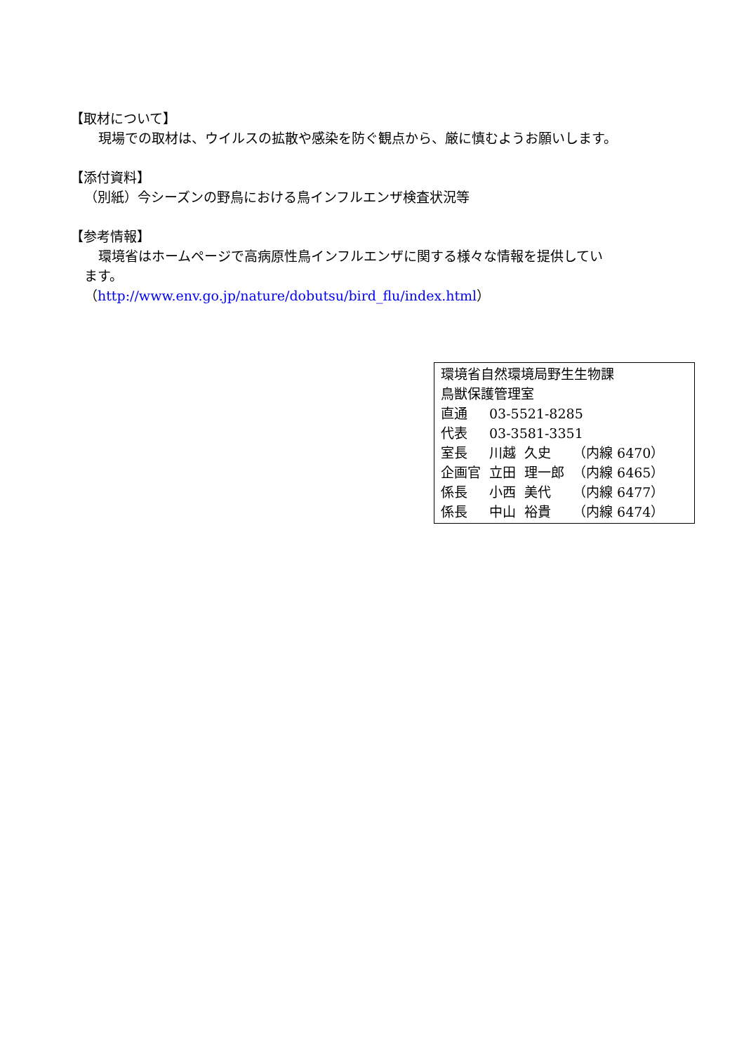【取材について】
現場での取材は、ウイルスの拡散や感染を防ぐ観点から、厳に慎むようお願いします。
【添付資料】
（別紙）今シーズンの野鳥における鳥インフルエンザ検査状況等
【参考情報】
環境省はホームページで高病原性鳥インフルエンザに関する様々な情報を提供してい
ます。
（http://www.env.go.jp/nature/dobutsu/bird_flu/index.html）
環境省自然環境局野生生物課
鳥獣保護管理室
| 直通 | 03-5521-8285 | | |
| 代表 | 03-3581-3351 | | |
| 室長 | 川越 | 久史 | （内線 6470） |
| 企画官 | 立田 | 理一郎 | （内線 6465） |
| 係長 | 小西 | 美代 | （内線 6477） |
| 係長 | 中山 | 裕貴 | （内線 6474） |